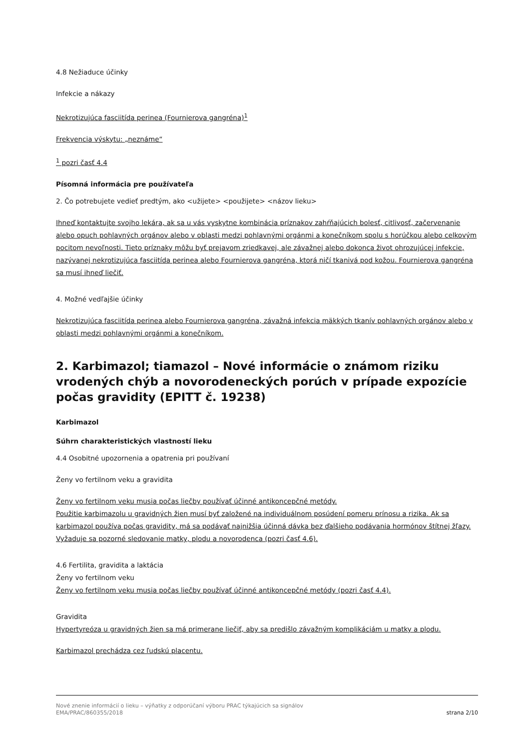4.8 Nežiaduce účinky
Infekcie a nákazy
Nekrotizujúca fasciitída perinea (Fournierova gangréna)<sup>1</sup>
Frekvencia výskytu: „neznáme“
<sup>1</sup> pozri časť 4.4
Písomná informácia pre používateľa
2. Čo potrebujete vedieť predtým, ako <užijete> <použijete> <názov lieku>
Ihneď kontaktujte svojho lekára, ak sa u vás vyskytne kombinácia príznakov zahŕňajúcich bolesť, citlivosť, začervenanie alebo opuch pohlavných orgánov alebo v oblasti medzi pohlavnými orgánmi a konečníkom spolu s horúčkou alebo celkovým pocitom nevoľnosti. Tieto príznaky môžu byť prejavom zriedkavej, ale závažnej alebo dokonca život ohrozujúcej infekcie, nazývanej nekrotizujúca fasciitída perinea alebo Fournierova gangréna, ktorá ničí tkanivá pod kožou. Fournierova gangréna sa musí ihneď liečiť.
4. Možné vedľajšie účinky
Nekrotizujúca fasciitída perinea alebo Fournierova gangréna, závažná infekcia mäkkých tkanív pohlavných orgánov alebo v oblasti medzi pohlavnými orgánmi a konečníkom.
2. Karbimazol; tiamazol – Nové informácie o známom riziku vrodených chýb a novorodeneckých porúch v prípade expozície počas gravidity (EPITT č. 19238)
Karbimazol
Súhrn charakteristických vlastností lieku
4.4 Osobitné upozornenia a opatrenia pri používaní
Ženy vo fertilnom veku a gravidita
Ženy vo fertilnom veku musia počas liečby používať účinné antikoncepčné metódy.
Použitie karbimazolu u gravidných žien musí byť založené na individuálnom posúdení pomeru prínosu a rizika. Ak sa karbimazol používa počas gravidity, má sa podávať najnižšia účinná dávka bez ďalšieho podávania hormónov štítnej žľazy. Vyžaduje sa pozorné sledovanie matky, plodu a novorodenca (pozri časť 4.6).
4.6 Fertilita, gravidita a laktácia
Ženy vo fertilnom veku
Ženy vo fertilnom veku musia počas liečby používať účinné antikoncepčné metódy (pozri časť 4.4).
Gravidita
Hypertyreóza u gravidných žien sa má primerane liečiť, aby sa predišlo závažným komplikáciám u matky a plodu.
Karbimazol prechádza cez ľudskú placentu.
Nové znenie informácií o lieku – výňatky z odporúčaní výboru PRAC týkajúcich sa signálov
EMA/PRAC/860355/2018 strana 2/10